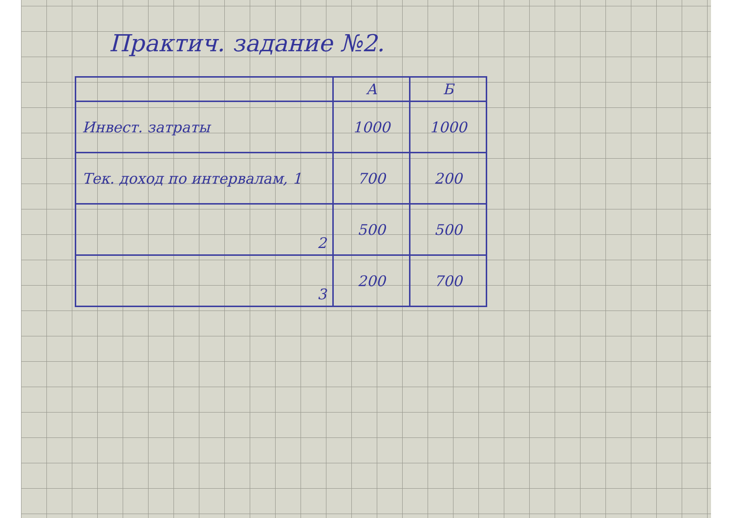Практич. задание №2.
| | А | Б |
| --- | --- | --- |
| Инвест. затраты | 1000 | 1000 |
| Тек. доход по интервалам, 1 | 700 | 200 |
| 2 | 500 | 500 |
| 3 | 200 | 700 |